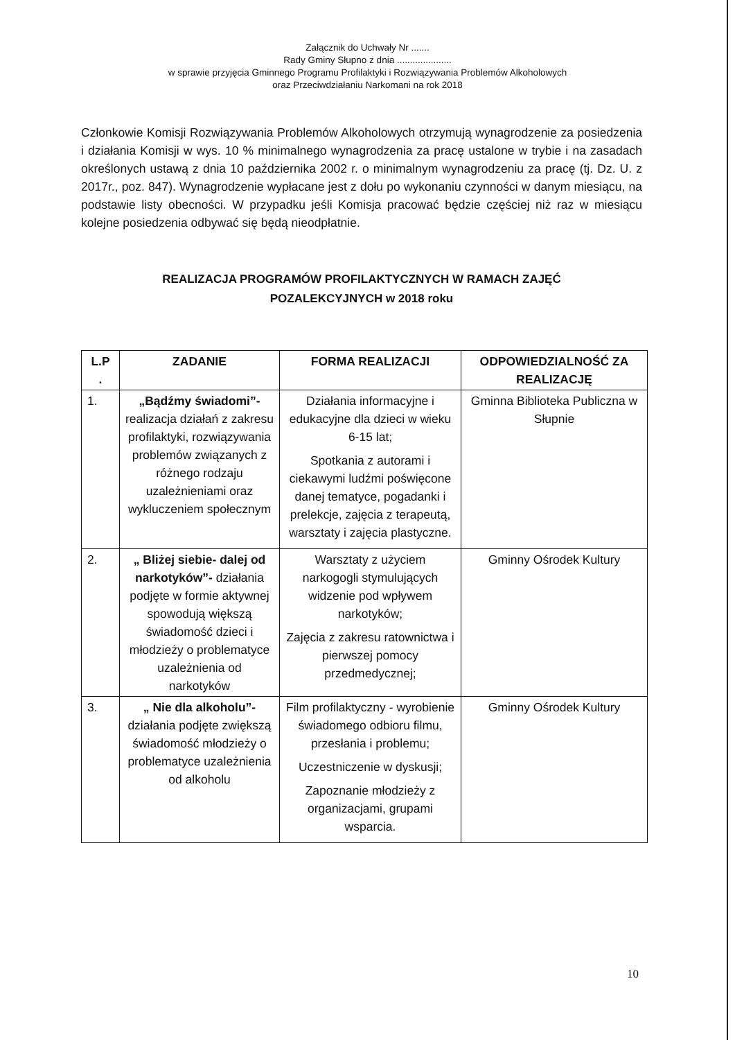Załącznik do Uchwały Nr .......
Rady Gminy Słupno z dnia .....................
w sprawie przyjęcia Gminnego Programu Profilaktyki i Rozwiązywania Problemów Alkoholowych
oraz Przeciwdziałaniu Narkomani na rok 2018
Członkowie Komisji Rozwiązywania Problemów Alkoholowych otrzymują wynagrodzenie za posiedzenia i działania Komisji w wys. 10 % minimalnego wynagrodzenia za pracę ustalone w trybie i na zasadach określonych ustawą z dnia 10 października 2002 r. o minimalnym wynagrodzeniu za pracę (tj. Dz. U. z 2017r., poz. 847). Wynagrodzenie wypłacane jest z dołu po wykonaniu czynności w danym miesiącu, na podstawie listy obecności. W przypadku jeśli Komisja pracować będzie częściej niż raz w miesiącu kolejne posiedzenia odbywać się będą nieodpłatnie.
REALIZACJA PROGRAMÓW PROFILAKTYCZNYCH W RAMACH ZAJĘĆ
POZALEKCYJNYCH w 2018 roku
| L.P . | ZADANIE | FORMA REALIZACJI | ODPOWIEDZIALNOŚĆ ZA REALIZACJĘ |
| --- | --- | --- | --- |
| 1. | „Bądźmy świadomi”- realizacja działań z zakresu profilaktyki, rozwiązywania problemów związanych z różnego rodzaju uzależnieniami oraz wykluczeniem społecznym | Działania informacyjne i edukacyjne dla dzieci w wieku 6-15 lat; Spotkania z autorami i ciekawymi ludźmi poświęcone danej tematyce, pogadanki i prelekcje, zajęcia z terapeutą, warsztaty i zajęcia plastyczne. | Gminna Biblioteka Publiczna w Słupnie |
| 2. | „ Bliżej siebie- dalej od narkotyków”- działania podjęte w formie aktywnej spowodują większą świadomość dzieci i młodzieży o problematyce uzależnienia od narkotyków | Warsztaty z użyciem narkogogli stymulujących widzenie pod wpływem narkotyków; Zajęcia z zakresu ratownictwa i pierwszej pomocy przedmedycznej; | Gminny Ośrodek Kultury |
| 3. | „ Nie dla alkoholu”- działania podjęte zwiększą świadomość młodzieży o problematyce uzależnienia od alkoholu | Film profilaktyczny - wyrobienie świadomego odbioru filmu, przesłania i problemu; Uczestniczenie w dyskusji; Zapoznanie młodzieży z organizacjami, grupami wsparcia. | Gminny Ośrodek Kultury |
10